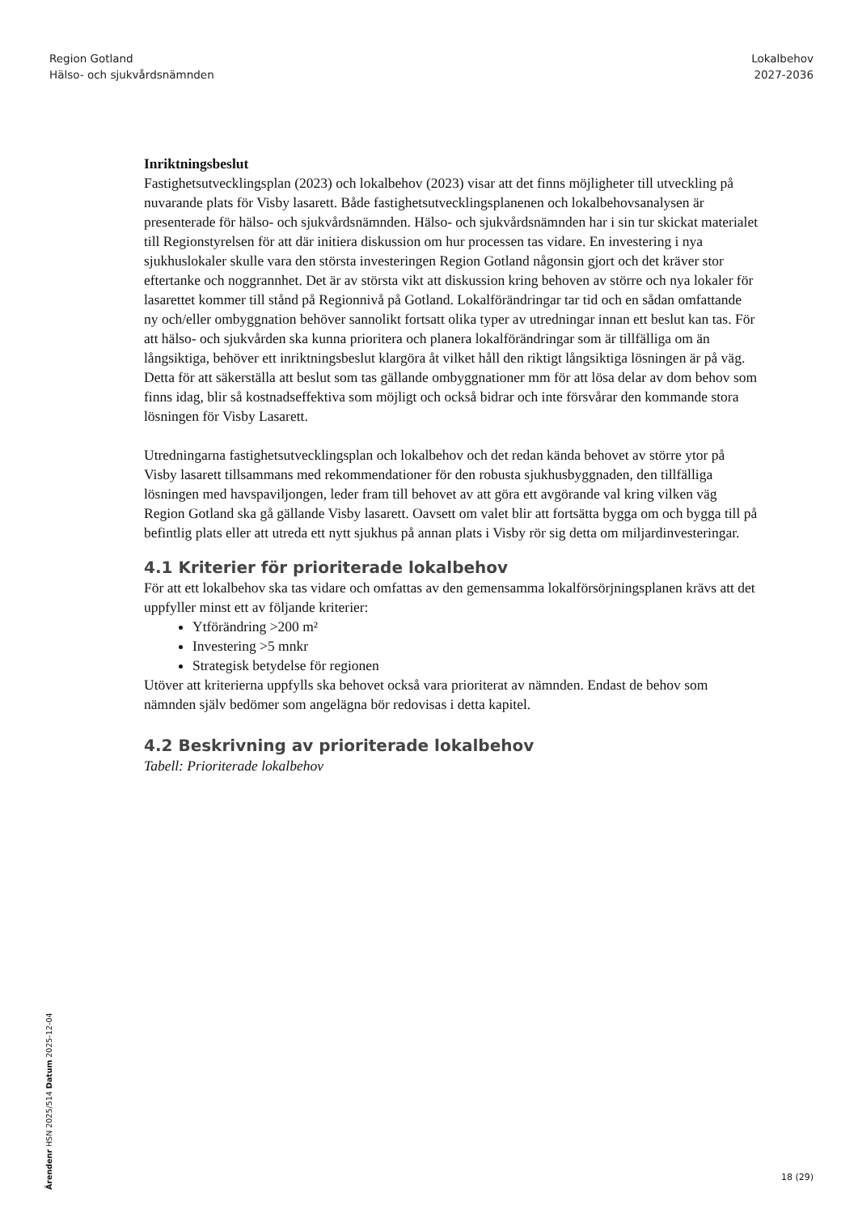Region Gotland
Hälso- och sjukvårdsnämnden
Lokalbehov
2027-2036
Inriktningsbeslut
Fastighetsutvecklingsplan (2023) och lokalbehov (2023) visar att det finns möjligheter till utveckling på nuvarande plats för Visby lasarett. Både fastighetsutvecklingsplanenen och lokalbehovsanalysen är presenterade för hälso- och sjukvårdsnämnden. Hälso- och sjukvårdsnämnden har i sin tur skickat materialet till Regionstyrelsen för att där initiera diskussion om hur processen tas vidare. En investering i nya sjukhuslokaler skulle vara den största investeringen Region Gotland någonsin gjort och det kräver stor eftertanke och noggrannhet. Det är av största vikt att diskussion kring behoven av större och nya lokaler för lasarettet kommer till stånd på Regionnivå på Gotland. Lokalförändringar tar tid och en sådan omfattande ny och/eller ombyggnation behöver sannolikt fortsatt olika typer av utredningar innan ett beslut kan tas. För att hälso- och sjukvården ska kunna prioritera och planera lokalförändringar som är tillfälliga om än långsiktiga, behöver ett inriktningsbeslut klargöra åt vilket håll den riktigt långsiktiga lösningen är på väg. Detta för att säkerställa att beslut som tas gällande ombyggnationer mm för att lösa delar av dom behov som finns idag, blir så kostnadseffektiva som möjligt och också bidrar och inte försvårar den kommande stora lösningen för Visby Lasarett.
Utredningarna fastighetsutvecklingsplan och lokalbehov och det redan kända behovet av större ytor på Visby lasarett tillsammans med rekommendationer för den robusta sjukhusbyggnaden, den tillfälliga lösningen med havspaviljongen, leder fram till behovet av att göra ett avgörande val kring vilken väg Region Gotland ska gå gällande Visby lasarett. Oavsett om valet blir att fortsätta bygga om och bygga till på befintlig plats eller att utreda ett nytt sjukhus på annan plats i Visby rör sig detta om miljardinvesteringar.
4.1 Kriterier för prioriterade lokalbehov
För att ett lokalbehov ska tas vidare och omfattas av den gemensamma lokalförsörjningsplanen krävs att det uppfyller minst ett av följande kriterier:
Ytförändring >200 m²
Investering >5 mnkr
Strategisk betydelse för regionen
Utöver att kriterierna uppfylls ska behovet också vara prioriterat av nämnden. Endast de behov som nämnden själv bedömer som angelägna bör redovisas i detta kapitel.
4.2 Beskrivning av prioriterade lokalbehov
Tabell: Prioriterade lokalbehov
Ärendenr HSN 2025/514 Datum 2025-12-04
18 (29)